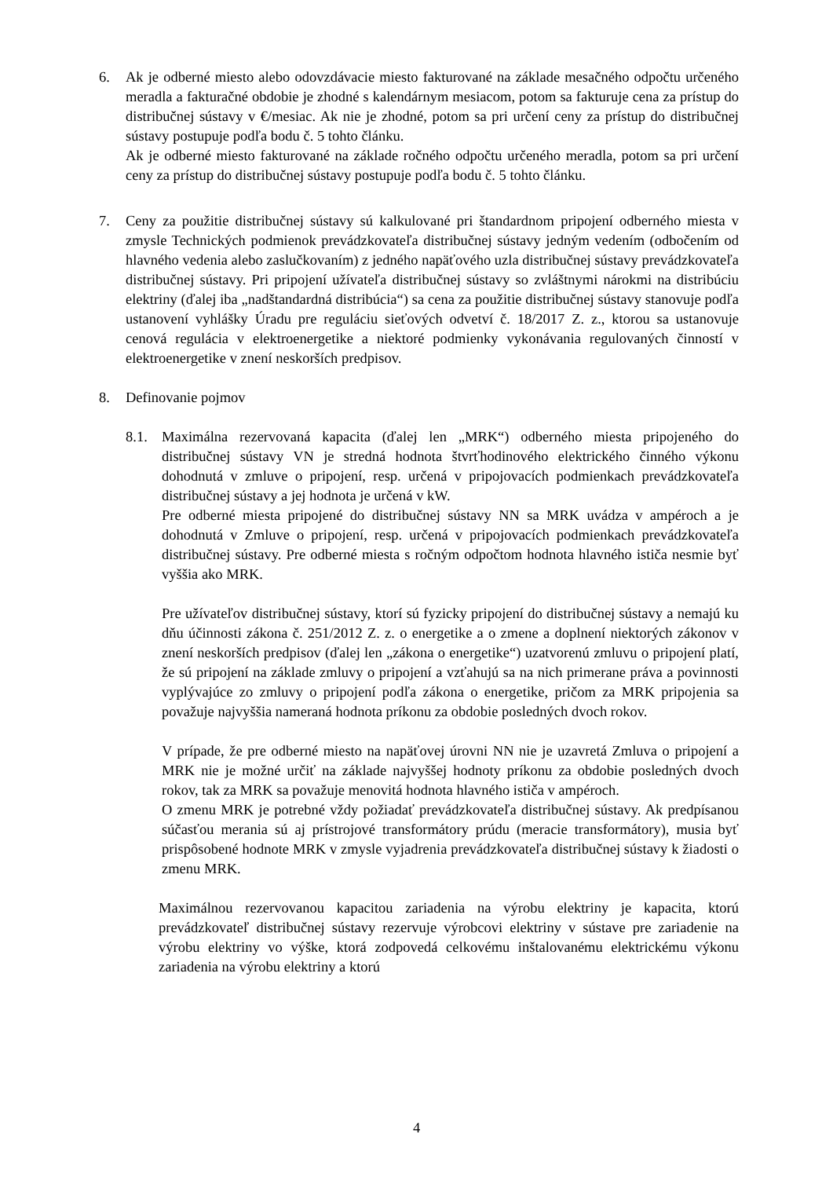6. Ak je odberné miesto alebo odovzdávacie miesto fakturované na základe mesačného odpočtu určeného meradla a fakturačné obdobie je zhodné s kalendárnym mesiacom, potom sa fakturuje cena za prístup do distribučnej sústavy v €/mesiac. Ak nie je zhodné, potom sa pri určení ceny za prístup do distribučnej sústavy postupuje podľa bodu č. 5 tohto článku.
Ak je odberné miesto fakturované na základe ročného odpočtu určeného meradla, potom sa pri určení ceny za prístup do distribučnej sústavy postupuje podľa bodu č. 5 tohto článku.
7. Ceny za použitie distribučnej sústavy sú kalkulované pri štandardnom pripojení odberného miesta v zmysle Technických podmienok prevádzkovateľa distribučnej sústavy jedným vedením (odbočením od hlavného vedenia alebo zaslučkovaním) z jedného napäťového uzla distribučnej sústavy prevádzkovateľa distribučnej sústavy. Pri pripojení užívateľa distribučnej sústavy so zvláštnymi nárokmi na distribúciu elektriny (ďalej iba „nadštandardná distribúcia“) sa cena za použitie distribučnej sústavy stanovuje podľa ustanovení vyhlášky Úradu pre reguláciu sieťových odvetví č. 18/2017 Z. z., ktorou sa ustanovuje cenová regulácia v elektroenergetike a niektoré podmienky vykonávania regulovaných činností v elektroenergetike v znení neskorších predpisov.
8. Definovanie pojmov
8.1. Maximálna rezervovaná kapacita (ďalej len „MRK“) odberného miesta pripojeného do distribučnej sústavy VN je stredná hodnota štvrťhodinového elektrického činného výkonu dohodnutá v zmluve o pripojení, resp. určená v pripojovacích podmienkach prevádzkovateľa distribučnej sústavy a jej hodnota je určená v kW.
Pre odberné miesta pripojené do distribučnej sústavy NN sa MRK uvádza v ampéroch a je dohodnutá v Zmluve o pripojení, resp. určená v pripojovacích podmienkach prevádzkovateľa distribučnej sústavy. Pre odberné miesta s ročným odpočtom hodnota hlavného ističa nesmie byť vyššia ako MRK.
Pre užívateľov distribučnej sústavy, ktorí sú fyzicky pripojení do distribučnej sústavy a nemajú ku dňu účinnosti zákona č. 251/2012 Z. z. o energetike a o zmene a doplnení niektorých zákonov v znení neskorších predpisov (ďalej len „zákona o energetike“) uzatvorenú zmluvu o pripojení platí, že sú pripojení na základe zmluvy o pripojení a vzťahujú sa na nich primerane práva a povinnosti vyplývajúce zo zmluvy o pripojení podľa zákona o energetike, pričom za MRK pripojenia sa považuje najvyššia nameraná hodnota príkonu za obdobie posledných dvoch rokov.
V prípade, že pre odberné miesto na napäťovej úrovni NN nie je uzavretá Zmluva o pripojení a MRK nie je možné určiť na základe najvyššej hodnoty príkonu za obdobie posledných dvoch rokov, tak za MRK sa považuje menovitá hodnota hlavného ističa v ampéroch.
O zmenu MRK je potrebné vždy požiadať prevádzkovateľa distribučnej sústavy. Ak predpísanou súčasťou merania sú aj prístrojové transformátory prúdu (meracie transformátory), musia byť prispôsobené hodnote MRK v zmysle vyjadrenia prevádzkovateľa distribučnej sústavy k žiadosti o zmenu MRK.
Maximálnou rezervovanou kapacitou zariadenia na výrobu elektriny je kapacita, ktorú prevádzkovateľ distribučnej sústavy rezervuje výrobcovi elektriny v sústave pre zariadenie na výrobu elektriny vo výške, ktorá zodpovedá celkovému inštalovanému elektrickému výkonu zariadenia na výrobu elektriny a ktorú
4